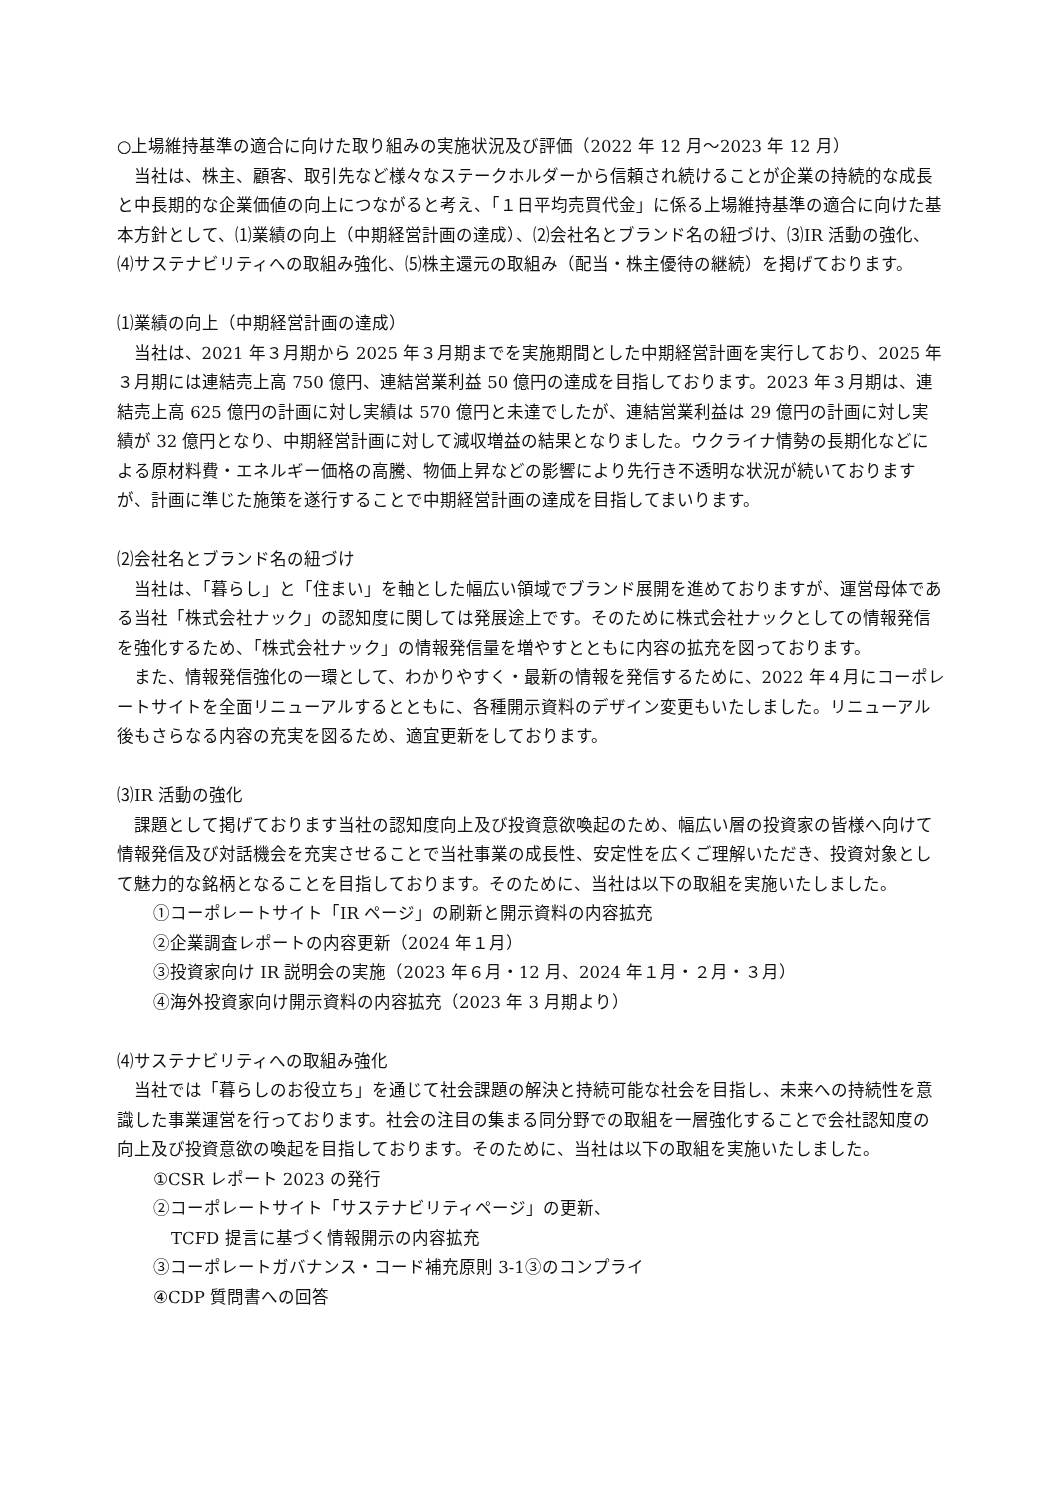○上場維持基準の適合に向けた取り組みの実施状況及び評価（2022 年 12 月～2023 年 12 月）
当社は、株主、顧客、取引先など様々なステークホルダーから信頼され続けることが企業の持続的な成長と中長期的な企業価値の向上につながると考え、「１日平均売買代金」に係る上場維持基準の適合に向けた基本方針として、⑴業績の向上（中期経営計画の達成）、⑵会社名とブランド名の紐づけ、⑶IR 活動の強化、⑷サステナビリティへの取組み強化、⑸株主還元の取組み（配当・株主優待の継続）を掲げております。
⑴業績の向上（中期経営計画の達成）
当社は、2021 年３月期から 2025 年３月期までを実施期間とした中期経営計画を実行しており、2025 年３月期には連結売上高 750 億円、連結営業利益 50 億円の達成を目指しております。2023 年３月期は、連結売上高 625 億円の計画に対し実績は 570 億円と未達でしたが、連結営業利益は 29 億円の計画に対し実績が 32 億円となり、中期経営計画に対して減収増益の結果となりました。ウクライナ情勢の長期化などによる原材料費・エネルギー価格の高騰、物価上昇などの影響により先行き不透明な状況が続いておりますが、計画に準じた施策を遂行することで中期経営計画の達成を目指してまいります。
⑵会社名とブランド名の紐づけ
当社は、「暮らし」と「住まい」を軸とした幅広い領域でブランド展開を進めておりますが、運営母体である当社「株式会社ナック」の認知度に関しては発展途上です。そのために株式会社ナックとしての情報発信を強化するため、「株式会社ナック」の情報発信量を増やすとともに内容の拡充を図っております。
また、情報発信強化の一環として、わかりやすく・最新の情報を発信するために、2022 年４月にコーポレートサイトを全面リニューアルするとともに、各種開示資料のデザイン変更もいたしました。リニューアル後もさらなる内容の充実を図るため、適宜更新をしております。
⑶IR 活動の強化
課題として掲げております当社の認知度向上及び投資意欲喚起のため、幅広い層の投資家の皆様へ向けて情報発信及び対話機会を充実させることで当社事業の成長性、安定性を広くご理解いただき、投資対象として魅力的な銘柄となることを目指しております。そのために、当社は以下の取組を実施いたしました。
①コーポレートサイト「IR ページ」の刷新と開示資料の内容拡充
②企業調査レポートの内容更新（2024 年１月）
③投資家向け IR 説明会の実施（2023 年６月・12 月、2024 年１月・２月・３月）
④海外投資家向け開示資料の内容拡充（2023 年 3 月期より）
⑷サステナビリティへの取組み強化
当社では「暮らしのお役立ち」を通じて社会課題の解決と持続可能な社会を目指し、未来への持続性を意識した事業運営を行っております。社会の注目の集まる同分野での取組を一層強化することで会社認知度の向上及び投資意欲の喚起を目指しております。そのために、当社は以下の取組を実施いたしました。
①CSR レポート 2023 の発行
②コーポレートサイト「サステナビリティページ」の更新、
TCFD 提言に基づく情報開示の内容拡充
③コーポレートガバナンス・コード補充原則 3-1③のコンプライ
④CDP 質問書への回答